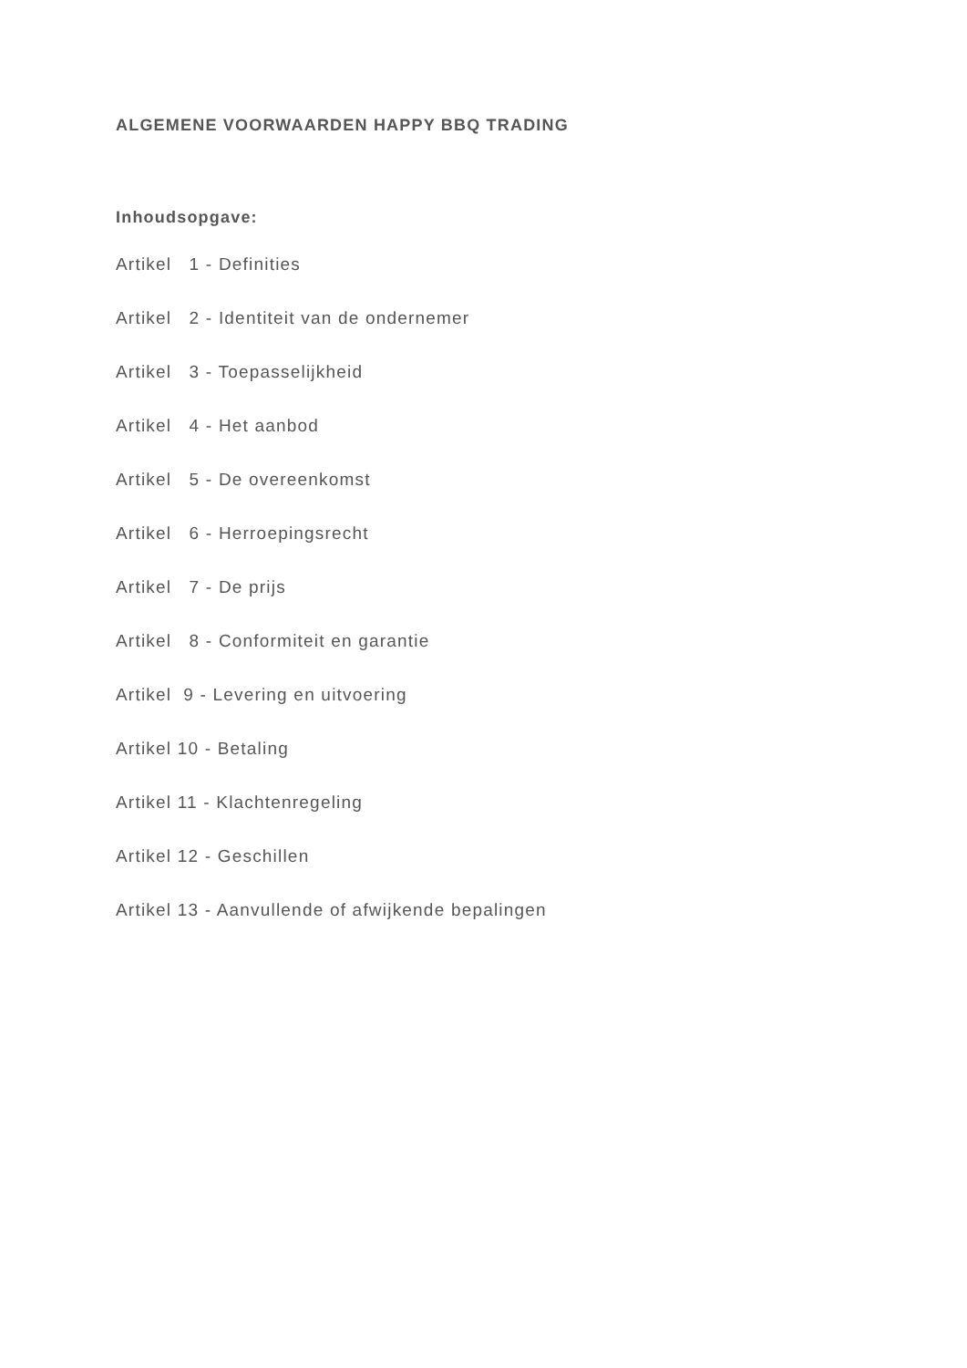ALGEMENE VOORWAARDEN HAPPY BBQ TRADING
Inhoudsopgave:
Artikel 1 - Definities
Artikel 2 - Identiteit van de ondernemer
Artikel 3 - Toepasselijkheid
Artikel 4 - Het aanbod
Artikel 5 - De overeenkomst
Artikel 6 - Herroepingsrecht
Artikel 7 - De prijs
Artikel 8 - Conformiteit en garantie
Artikel 9 - Levering en uitvoering
Artikel 10 - Betaling
Artikel 11 - Klachtenregeling
Artikel 12 - Geschillen
Artikel 13 - Aanvullende of afwijkende bepalingen